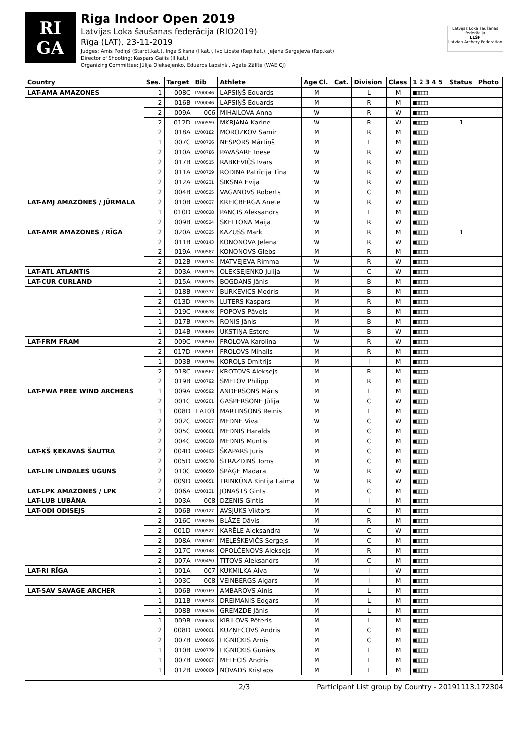RI
GA
Riga Indoor Open 2019
Latvijas Loka šaušanas federācija (RIO2019)
Rīga (LAT), 23-11-2019
Judges: Arnis Podiņš (Starpt.kat.), Inga Siksna (I kat.), Ivo Lipste (Rep.kat.), Jeļena Sergejeva (Rep.kat)
Director of Shooting: Kaspars Gailis (II kat.)
Organizing Committee: Jūlija Oļeksejenko, Eduards Lapsiņš , Agate Zālīte (WAE CJ)
Latvijas Loka šaušanas federācija
LLŠF
Latvian Archery Federation
| Country | Ses. | Target | Bib | Athlete | Age Cl. | Cat. | Division | Class | 1 2 3 4 5 | Status | Photo |
| --- | --- | --- | --- | --- | --- | --- | --- | --- | --- | --- | --- |
| LAT-AMA AMAZONES | 1 | 008C | LV00046 | LAPSIŅŠ Eduards | M | | L | M | ■□□□□ | | |
| | 2 | 016B | LV00046 | LAPSIŅŠ Eduards | M | | R | M | ■□□□□ | | |
| | 2 | 009A | 006 | MIHAILOVA Anna | W | | R | W | ■□□□□ | | |
| | 2 | 012D | LV00559 | MKRJANA Karine | W | | R | W | ■□□□□ | 1 | |
| | 2 | 018A | LV00182 | MOROZKOV Samir | M | | R | M | ■□□□□ | | |
| | 1 | 007C | LV00726 | NESPORS Mārtiņš | M | | L | M | ■□□□□ | | |
| | 2 | 010A | LV00786 | PAVASARE Inese | W | | R | W | ■□□□□ | | |
| | 2 | 017B | LV00515 | RABKEVIČS Ivars | M | | R | M | ■□□□□ | | |
| | 2 | 011A | LV00729 | RODINA Patrīcija Tīna | W | | R | W | ■□□□□ | | |
| | 2 | 012A | LV00231 | SIKSNA Evija | W | | R | W | ■□□□□ | | |
| | 2 | 004B | LV00525 | VAGANOVS Roberts | M | | C | M | ■□□□□ | | |
| LAT-AMJ AMAZONES / JŪRMALA | 2 | 010B | LV00037 | KREICBERGA Anete | W | | R | W | ■□□□□ | | |
| | 1 | 010D | LV00028 | PANCIS Aleksandrs | M | | L | M | ■□□□□ | | |
| | 2 | 009B | LV00524 | SKELTONA Maija | W | | R | W | ■□□□□ | | |
| LAT-AMR AMAZONES / RĪGA | 2 | 020A | LV00325 | KAZUSS Mark | M | | R | M | ■□□□□ | 1 | |
| | 2 | 011B | LV00143 | KONONOVA Jeļena | W | | R | W | ■□□□□ | | |
| | 2 | 019A | LV00587 | KONONOVS Glebs | M | | R | M | ■□□□□ | | |
| | 2 | 012B | LV00134 | MATVEJEVA Rimma | W | | R | W | ■□□□□ | | |
| LAT-ATL ATLANTIS | 2 | 003A | LV00135 | OLEKSEJENKO Julija | W | | C | W | ■□□□□ | | |
| LAT-CUR CURLAND | 1 | 015A | LV00795 | BOGDANS Jānis | M | | B | M | ■□□□□ | | |
| | 1 | 018B | LV00377 | BURKEVICS Modris | M | | B | M | ■□□□□ | | |
| | 2 | 013D | LV00315 | LUTERS Kaspars | M | | R | M | ■□□□□ | | |
| | 1 | 019C | LV00678 | POPOVS Pāvels | M | | B | M | ■□□□□ | | |
| | 1 | 017B | LV00375 | RONIS Jānis | M | | B | M | ■□□□□ | | |
| | 1 | 014B | LV00666 | UKSTIŅA Estere | W | | B | W | ■□□□□ | | |
| LAT-FRM FRAM | 2 | 009C | LV00560 | FROLOVA Karolina | W | | R | W | ■□□□□ | | |
| | 2 | 017D | LV00561 | FROLOVS Mihails | M | | R | M | ■□□□□ | | |
| | 1 | 003B | LV00156 | KOROĻS Dmitrijs | M | | I | M | ■□□□□ | | |
| | 2 | 018C | LV00567 | KROTOVS Aleksejs | M | | R | M | ■□□□□ | | |
| | 2 | 019B | LV00792 | SMELOV Philipp | M | | R | M | ■□□□□ | | |
| LAT-FWA FREE WIND ARCHERS | 1 | 009A | LV00592 | ANDERSONS Māris | M | | L | M | ■□□□□ | | |
| | 2 | 001C | LV00201 | GASPERSONE Jūlija | W | | C | W | ■□□□□ | | |
| | 1 | 008D | LAT03 | MARTINSONS Reinis | M | | L | M | ■□□□□ | | |
| | 2 | 002C | LV00307 | MEDNE Viva | W | | C | W | ■□□□□ | | |
| | 2 | 005C | LV00601 | MEDNIS Haralds | M | | C | M | ■□□□□ | | |
| | 2 | 004C | LV00308 | MEDNIS Muntis | M | | C | M | ■□□□□ | | |
| LAT-ĶŠ ĶEKAVAS ŠAUTRA | 2 | 004D | LV00405 | ŠKAPARS Juris | M | | C | M | ■□□□□ | | |
| | 2 | 005D | LV00578 | STRAZDIŅŠ Toms | M | | C | M | ■□□□□ | | |
| LAT-LIN LINDALES UGUNS | 2 | 010C | LV00650 | SPĀĢE Madara | W | | R | W | ■□□□□ | | |
| | 2 | 009D | LV00651 | TRINKŪNA Kintija Laima | W | | R | W | ■□□□□ | | |
| LAT-LPK AMAZONES / LPK | 2 | 006A | LV00131 | JONASTS Gints | M | | C | M | ■□□□□ | | |
| LAT-LUB LUBĀNA | 1 | 003A | 008 | DZENIS Gintis | M | | I | M | ■□□□□ | | |
| LAT-ODI ODISEJS | 2 | 006B | LV00127 | AVSJUKS Viktors | M | | C | M | ■□□□□ | | |
| | 2 | 016C | LV00286 | BLĀZE Dāvis | M | | R | M | ■□□□□ | | |
| | 2 | 001D | LV00527 | KARĒLE Aleksandra | W | | C | W | ■□□□□ | | |
| | 2 | 008A | LV00142 | MEĻEŠKEVIČS Sergejs | M | | C | M | ■□□□□ | | |
| | 2 | 017C | LV00148 | OPOLČENOVS Aleksejs | M | | R | M | ■□□□□ | | |
| | 2 | 007A | LV00450 | TITOVS Aleksandrs | M | | C | M | ■□□□□ | | |
| LAT-RI RĪGA | 1 | 001A | 007 | KUKMILKA Aiva | W | | I | W | ■□□□□ | | |
| | 1 | 003C | 008 | VEINBERGS Aigars | M | | I | M | ■□□□□ | | |
| LAT-SAV SAVAGE ARCHER | 1 | 006B | LV00769 | AMBAROVS Ainis | M | | L | M | ■□□□□ | | |
| | 1 | 011B | LV00508 | DREIMANIS Edgars | M | | L | M | ■□□□□ | | |
| | 1 | 008B | LV00416 | GREMZDE Jānis | M | | L | M | ■□□□□ | | |
| | 1 | 009B | LV00618 | KIRILOVS Pēteris | M | | L | M | ■□□□□ | | |
| | 2 | 008D | LV00001 | KUZŅECOVS Andris | M | | C | M | ■□□□□ | | |
| | 2 | 007B | LV00606 | LIGNICKIS Arnis | M | | C | M | ■□□□□ | | |
| | 1 | 010B | LV00779 | LIGNICKIS Gunārs | M | | L | M | ■□□□□ | | |
| | 1 | 007B | LV00007 | MELECIS Andris | M | | L | M | ■□□□□ | | |
| | 1 | 012B | LV00009 | NOVADS Kristaps | M | | L | M | ■□□□□ | | |
2/3 Participant List group by Country - 20191113.172304